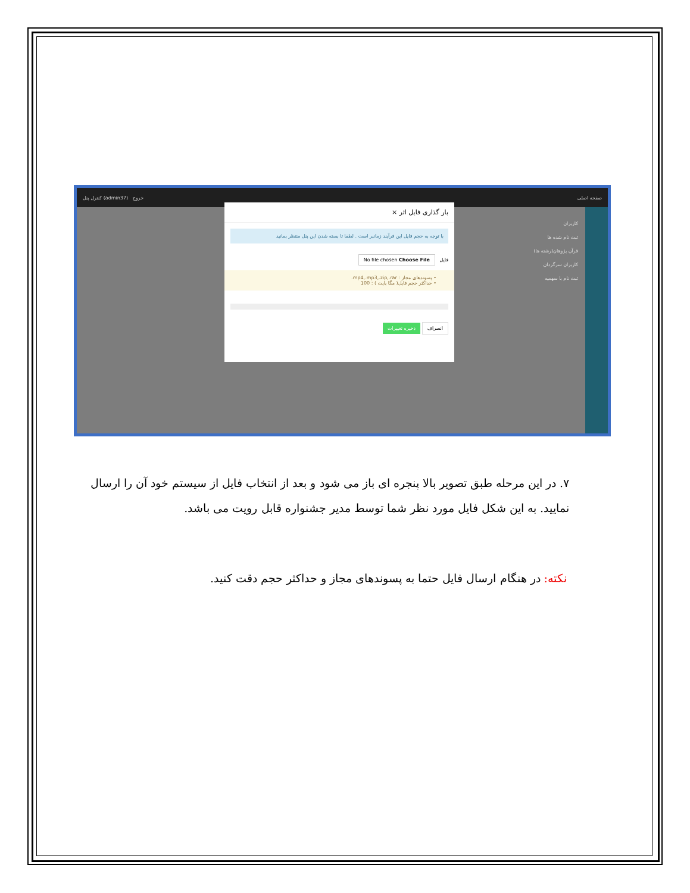کنترل پنل (admin37) خروج صفحه اصلی
کاربران
ثبت نام شده ها
قرآن پژوهان(رشته ها)
کاربران سرگردان
ثبت نام با سهمیه
بار گذاری فایل اثر ×
با توجه به حجم فایل این فرآیند زمانبر است . لطفا تا بسته شدن این پنل منتظر بمانید
فایل No file chosen Choose File
• پسوندهای مجاز : mp4,.mp3,.zip,.rar.
• حداکثر حجم فایل( مگا بایت ) : 100
انصراف ذخیره تغییرات
۷. در این مرحله طبق تصویر بالا پنجره ای باز می شود و بعد از انتخاب فایل از سیستم خود آن را ارسال نمایید. به این شکل فایل مورد نظر شما توسط مدیر جشنواره قابل رویت می باشد.
نکته: در هنگام ارسال فایل حتما به پسوندهای مجاز و حداکثر حجم دقت کنید.